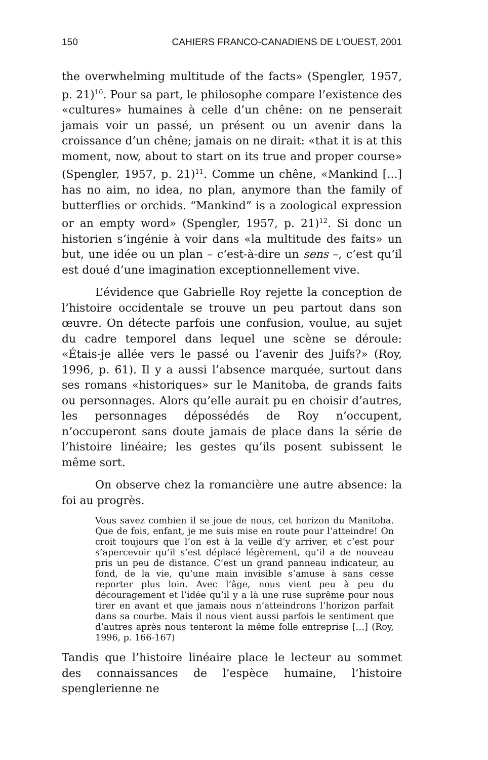150 CAHIERS FRANCO-CANADIENS DE L'OUEST, 2001
the overwhelming multitude of the facts» (Spengler, 1957, p. 21)<sup>10</sup>. Pour sa part, le philosophe compare l’existence des «cultures» humaines à celle d’un chêne: on ne penserait jamais voir un passé, un présent ou un avenir dans la croissance d’un chêne; jamais on ne dirait: «that it is at this moment, now, about to start on its true and proper course» (Spengler, 1957, p. 21)<sup>11</sup>. Comme un chêne, «Mankind [...] has no aim, no idea, no plan, anymore than the family of butterflies or orchids. “Mankind” is a zoological expression or an empty word» (Spengler, 1957, p. 21)<sup>12</sup>. Si donc un historien s’ingénie à voir dans «la multitude des faits» un but, une idée ou un plan – c’est-à-dire un sens –, c’est qu’il est doué d’une imagination exceptionnellement vive.
L’évidence que Gabrielle Roy rejette la conception de l’histoire occidentale se trouve un peu partout dans son œuvre. On détecte parfois une confusion, voulue, au sujet du cadre temporel dans lequel une scène se déroule: «Étais-je allée vers le passé ou l’avenir des Juifs?» (Roy, 1996, p. 61). Il y a aussi l’absence marquée, surtout dans ses romans «historiques» sur le Manitoba, de grands faits ou personnages. Alors qu’elle aurait pu en choisir d’autres, les personnages dépossédés de Roy n’occupent, n’occuperont sans doute jamais de place dans la série de l’histoire linéaire; les gestes qu’ils posent subissent le même sort.
On observe chez la romancière une autre absence: la foi au progrès.
Vous savez combien il se joue de nous, cet horizon du Manitoba. Que de fois, enfant, je me suis mise en route pour l’atteindre! On croit toujours que l’on est à la veille d’y arriver, et c’est pour s’apercevoir qu’il s’est déplacé légèrement, qu’il a de nouveau pris un peu de distance. C’est un grand panneau indicateur, au fond, de la vie, qu’une main invisible s’amuse à sans cesse reporter plus loin. Avec l’âge, nous vient peu à peu du découragement et l’idée qu’il y a là une ruse suprême pour nous tirer en avant et que jamais nous n’atteindrons l’horizon parfait dans sa courbe. Mais il nous vient aussi parfois le sentiment que d’autres après nous tenteront la même folle entreprise […] (Roy, 1996, p. 166-167)
Tandis que l’histoire linéaire place le lecteur au sommet des connaissances de l’espèce humaine, l’histoire spenglerienne ne